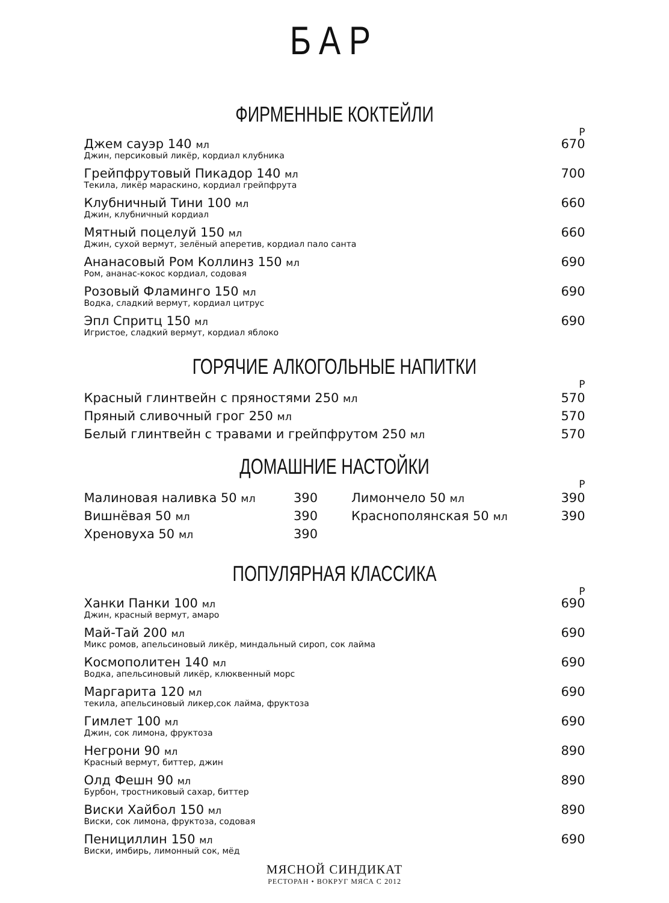БАР
ФИРМЕННЫЕ КОКТЕЙЛИ
Р
Джем сауэр 140 мл
Джин, персиковый ликёр, кордиал клубника
670
Грейпфрутовый Пикадор 140 мл
Текила, ликёр мараскино, кордиал грейпфрута
700
Клубничный Тини 100 мл
Джин, клубничный кордиал
660
Мятный поцелуй 150 мл
Джин, сухой вермут, зелёный аперетив, кордиал пало санта
660
Ананасовый Ром Коллинз 150 мл
Ром, ананас-кокос кордиал, содовая
690
Розовый Фламинго 150 мл
Водка, сладкий вермут, кордиал цитрус
690
Эпл Спритц 150 мл
Игристое, сладкий вермут, кордиал яблоко
690
ГОРЯЧИЕ АЛКОГОЛЬНЫЕ НАПИТКИ
Р
Красный глинтвейн с пряностями 250 мл 570
Пряный сливочный грог 250 мл 570
Белый глинтвейн с травами и грейпфрутом 250 мл 570
ДОМАШНИЕ НАСТОЙКИ
Р
Малиновая наливка 50 мл 390
Вишнёвая 50 мл 390
Хреновуха 50 мл 390
Лимончело 50 мл 390
Краснополянская 50 мл 390
ПОПУЛЯРНАЯ КЛАССИКА
Р
Ханки Панки 100 мл
Джин, красный вермут, амаро
690
Май-Тай 200 мл
Микс ромов, апельсиновый ликёр, миндальный сироп, сок лайма
690
Космополитен 140 мл
Водка, апельсиновый ликёр, клюквенный морс
690
Маргарита 120 мл
текила, апельсиновый ликер,сок лайма, фруктоза
690
Гимлет 100 мл
Джин, сок лимона, фруктоза
690
Негрони 90 мл
Красный вермут, биттер, джин
890
Олд Фешн 90 мл
Бурбон, тростниковый сахар, биттер
890
Виски Хайбол 150 мл
Виски, сок лимона, фруктоза, содовая
890
Пенициллин 150 мл
Виски, имбирь, лимонный сок, мёд
690
МЯСНОЙ СИНДИКАТ
РЕСТОРАН • ВОКРУГ МЯСА С 2012